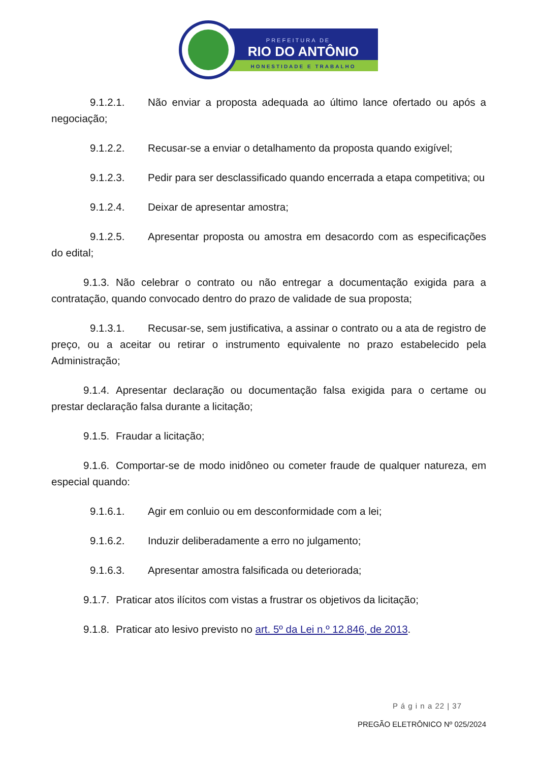PREFEITURA DE
RIO DO ANTÔNIO
HONESTIDADE E TRABALHO
9.1.2.1. Não enviar a proposta adequada ao último lance ofertado ou após a negociação;
9.1.2.2. Recusar-se a enviar o detalhamento da proposta quando exigível;
9.1.2.3. Pedir para ser desclassificado quando encerrada a etapa competitiva; ou
9.1.2.4. Deixar de apresentar amostra;
9.1.2.5. Apresentar proposta ou amostra em desacordo com as especificações do edital;
9.1.3. Não celebrar o contrato ou não entregar a documentação exigida para a contratação, quando convocado dentro do prazo de validade de sua proposta;
9.1.3.1. Recusar-se, sem justificativa, a assinar o contrato ou a ata de registro de preço, ou a aceitar ou retirar o instrumento equivalente no prazo estabelecido pela Administração;
9.1.4. Apresentar declaração ou documentação falsa exigida para o certame ou prestar declaração falsa durante a licitação;
9.1.5. Fraudar a licitação;
9.1.6. Comportar-se de modo inidôneo ou cometer fraude de qualquer natureza, em especial quando:
9.1.6.1. Agir em conluio ou em desconformidade com a lei;
9.1.6.2. Induzir deliberadamente a erro no julgamento;
9.1.6.3. Apresentar amostra falsificada ou deteriorada;
9.1.7. Praticar atos ilícitos com vistas a frustrar os objetivos da licitação;
9.1.8. Praticar ato lesivo previsto no art. 5º da Lei n.º 12.846, de 2013.
P á g i n a 22 | 37
PREGÃO ELETRÔNICO Nº 025/2024